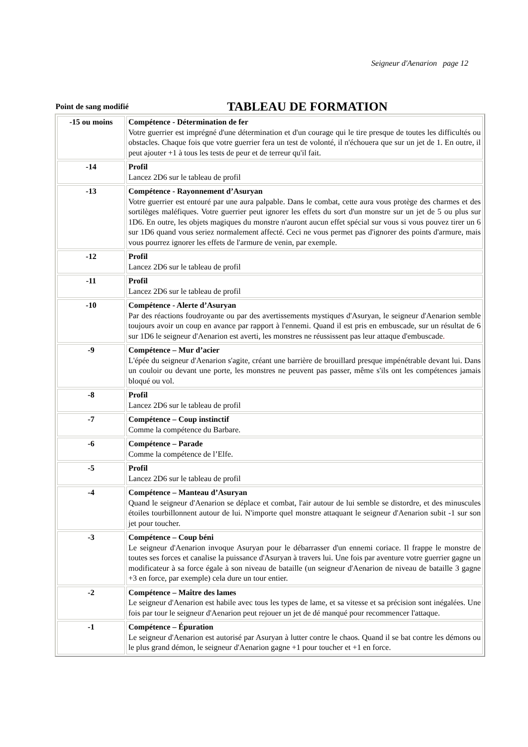Seigneur d'Aenarion page 12
Point de sang modifié
TABLEAU DE FORMATION
| -15 ou moins | Compétence - Détermination de fer Votre guerrier est imprégné d'une détermination et d'un courage qui le tire presque de toutes les difficultés ou obstacles. Chaque fois que votre guerrier fera un test de volonté, il n'échouera que sur un jet de 1. En outre, il peut ajouter +1 à tous les tests de peur et de terreur qu'il fait. |
| -14 | Profil Lancez 2D6 sur le tableau de profil |
| -13 | Compétence - Rayonnement d’Asuryan Votre guerrier est entouré par une aura palpable. Dans le combat, cette aura vous protège des charmes et des sortilèges maléfiques. Votre guerrier peut ignorer les effets du sort d'un monstre sur un jet de 5 ou plus sur 1D6. En outre, les objets magiques du monstre n'auront aucun effet spécial sur vous si vous pouvez tirer un 6 sur 1D6 quand vous seriez normalement affecté. Ceci ne vous permet pas d'ignorer des points d'armure, mais vous pourrez ignorer les effets de l'armure de venin, par exemple. |
| -12 | Profil Lancez 2D6 sur le tableau de profil |
| -11 | Profil Lancez 2D6 sur le tableau de profil |
| -10 | Compétence - Alerte d’Asuryan Par des réactions foudroyante ou par des avertissements mystiques d'Asuryan, le seigneur d'Aenarion semble toujours avoir un coup en avance par rapport à l'ennemi. Quand il est pris en embuscade, sur un résultat de 6 sur 1D6 le seigneur d'Aenarion est averti, les monstres ne réussissent pas leur attaque d'embuscade . |
| -9 | Compétence – Mur d’acier L'épée du seigneur d'Aenarion s'agite, créant une barrière de brouillard presque impénétrable devant lui. Dans un couloir ou devant une porte, les monstres ne peuvent pas passer, même s'ils ont les compétences jamais bloqué ou vol. |
| -8 | Profil Lancez 2D6 sur le tableau de profil |
| -7 | Compétence – Coup instinctif Comme la compétence du Barbare. |
| -6 | Compétence – Parade Comme la compétence de l’Elfe. |
| -5 | Profil Lancez 2D6 sur le tableau de profil |
| -4 | Compétence – Manteau d’Asuryan Quand le seigneur d'Aenarion se déplace et combat, l'air autour de lui semble se distordre, et des minuscules étoiles tourbillonnent autour de lui. N'importe quel monstre attaquant le seigneur d'Aenarion subit -1 sur son jet pour toucher. |
| -3 | Compétence – Coup béni Le seigneur d'Aenarion invoque Asuryan pour le débarrasser d'un ennemi coriace. Il frappe le monstre de toutes ses forces et canalise la puissance d'Asuryan à travers lui. Une fois par aventure votre guerrier gagne un modificateur à sa force égale à son niveau de bataille (un seigneur d'Aenarion de niveau de bataille 3 gagne +3 en force, par exemple) cela dure un tour entier. |
| -2 | Compétence – Maître des lames Le seigneur d'Aenarion est habile avec tous les types de lame, et sa vitesse et sa précision sont inégalées. Une fois par tour le seigneur d'Aenarion peut rejouer un jet de dé manqué pour recommencer l'attaque. |
| -1 | Compétence – Épuration Le seigneur d'Aenarion est autorisé par Asuryan à lutter contre le chaos. Quand il se bat contre les démons ou le plus grand démon, le seigneur d'Aenarion gagne +1 pour toucher et +1 en force. |